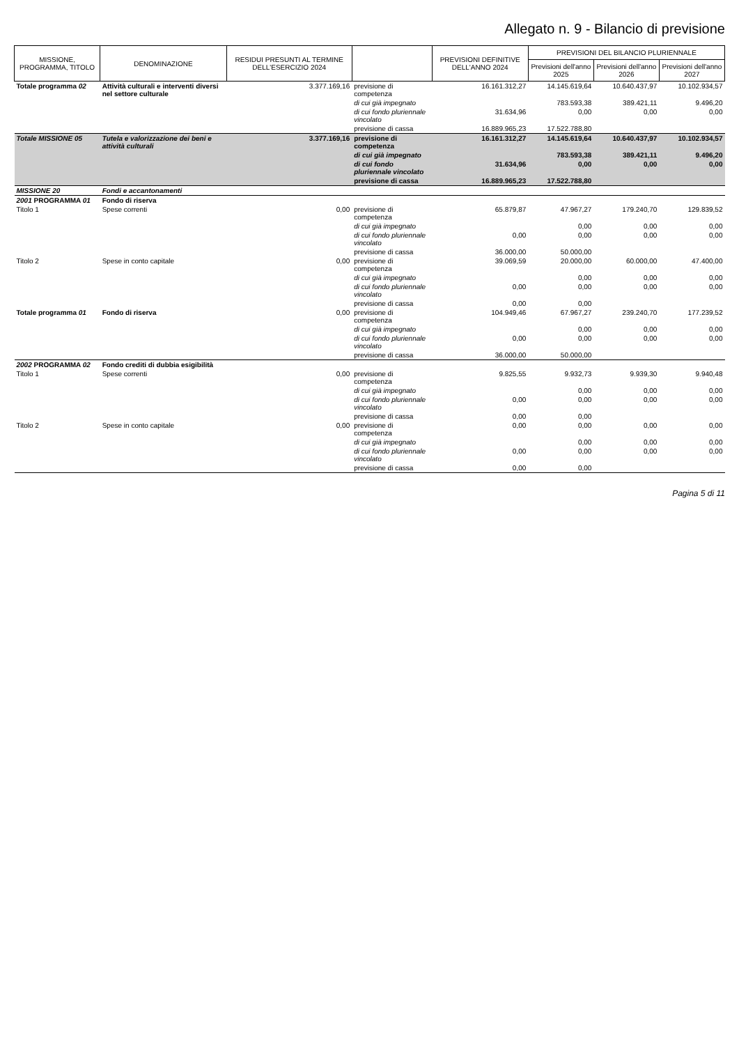Allegato n. 9 - Bilancio di previsione
| MISSIONE, PROGRAMMA, TITOLO | DENOMINAZIONE | RESIDUI PRESUNTI AL TERMINE DELL'ESERCIZIO 2024 | | PREVISIONI DEFINITIVE DELL'ANNO 2024 | PREVISIONI DEL BILANCIO PLURIENNALE | | |
| --- | --- | --- | --- | --- | --- | --- | --- |
| | | | | | Previsioni dell'anno 2025 | Previsioni dell'anno 2026 | Previsioni dell'anno 2027 |
| Totale programma 02 | Attività culturali e interventi diversi nel settore culturale | 3.377.169,16 | previsione di competenza | 16.161.312,27 | 14.145.619,64 | 10.640.437,97 | 10.102.934,57 |
| | | | di cui già impegnato | | 783.593,38 | 389.421,11 | 9.496,20 |
| | | | di cui fondo pluriennale vincolato | 31.634,96 | 0,00 | 0,00 | 0,00 |
| | | | previsione di cassa | 16.889.965,23 | 17.522.788,80 | | |
| Totale MISSIONE 05 | Tutela e valorizzazione dei beni e attività culturali | 3.377.169,16 | previsione di competenza | 16.161.312,27 | 14.145.619,64 | 10.640.437,97 | 10.102.934,57 |
| | | | di cui già impegnato | | 783.593,38 | 389.421,11 | 9.496,20 |
| | | | di cui fondo pluriennale vincolato | 31.634,96 | 0,00 | 0,00 | 0,00 |
| | | | previsione di cassa | 16.889.965,23 | 17.522.788,80 | | |
| MISSIONE 20 | Fondi e accantonamenti | | | | | | |
| 2001 PROGRAMMA 01 | Fondo di riserva | | | | | | |
| Titolo 1 | Spese correnti | 0,00 | previsione di competenza | 65.879,87 | 47.967,27 | 179.240,70 | 129.839,52 |
| | | | di cui già impegnato | | 0,00 | 0,00 | 0,00 |
| | | | di cui fondo pluriennale vincolato | 0,00 | 0,00 | 0,00 | 0,00 |
| | | | previsione di cassa | 36.000,00 | 50.000,00 | | |
| Titolo 2 | Spese in conto capitale | 0,00 | previsione di competenza | 39.069,59 | 20.000,00 | 60.000,00 | 47.400,00 |
| | | | di cui già impegnato | | 0,00 | 0,00 | 0,00 |
| | | | di cui fondo pluriennale vincolato | 0,00 | 0,00 | 0,00 | 0,00 |
| | | | previsione di cassa | 0,00 | 0,00 | | |
| Totale programma 01 | Fondo di riserva | 0,00 | previsione di competenza | 104.949,46 | 67.967,27 | 239.240,70 | 177.239,52 |
| | | | di cui già impegnato | | 0,00 | 0,00 | 0,00 |
| | | | di cui fondo pluriennale vincolato | 0,00 | 0,00 | 0,00 | 0,00 |
| | | | previsione di cassa | 36.000,00 | 50.000,00 | | |
| 2002 PROGRAMMA 02 | Fondo crediti di dubbia esigibilità | | | | | | |
| Titolo 1 | Spese correnti | 0,00 | previsione di competenza | 9.825,55 | 9.932,73 | 9.939,30 | 9.940,48 |
| | | | di cui già impegnato | | 0,00 | 0,00 | 0,00 |
| | | | di cui fondo pluriennale vincolato | 0,00 | 0,00 | 0,00 | 0,00 |
| | | | previsione di cassa | 0,00 | 0,00 | | |
| Titolo 2 | Spese in conto capitale | 0,00 | previsione di competenza | 0,00 | 0,00 | 0,00 | 0,00 |
| | | | di cui già impegnato | | 0,00 | 0,00 | 0,00 |
| | | | di cui fondo pluriennale vincolato | 0,00 | 0,00 | 0,00 | 0,00 |
| | | | previsione di cassa | 0,00 | 0,00 | | |
Pagina 5 di 11